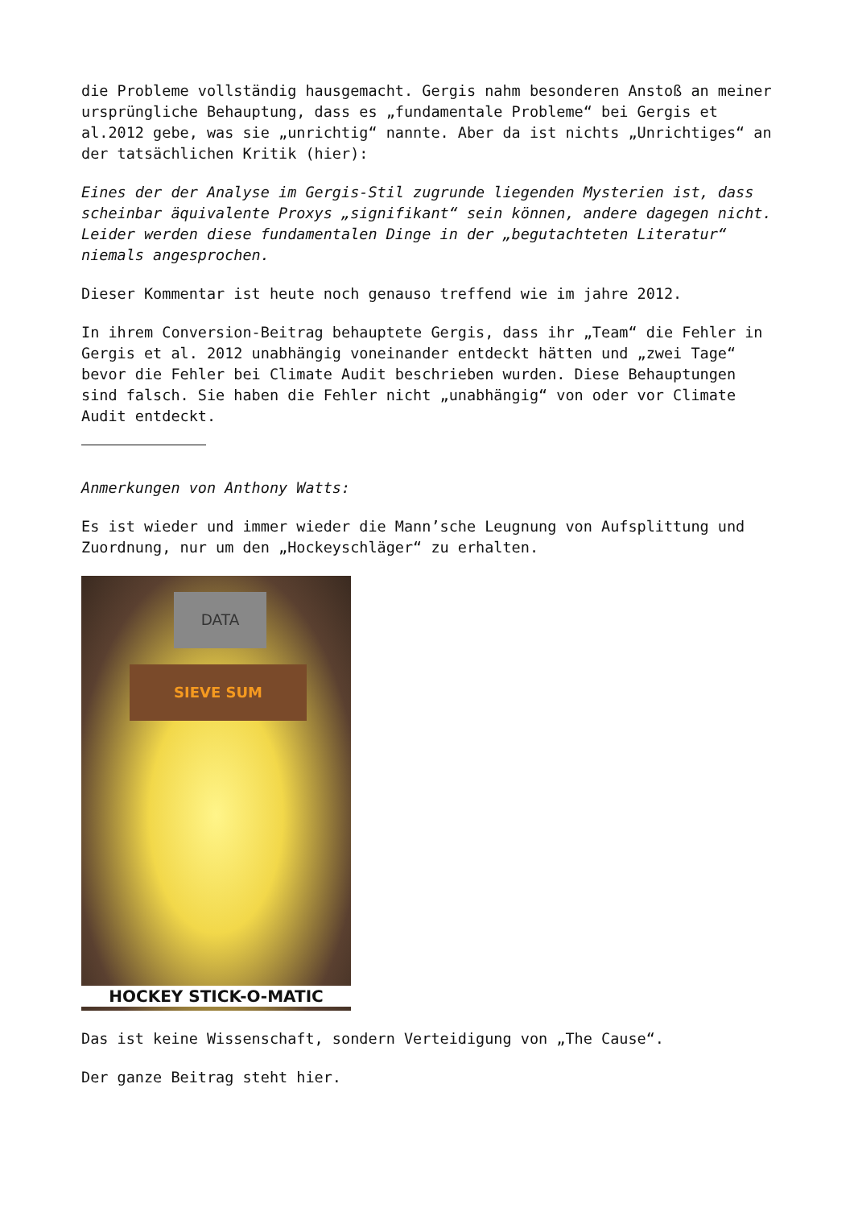die Probleme vollständig hausgemacht. Gergis nahm besonderen Anstoß an meiner ursprüngliche Behauptung, dass es „fundamentale Probleme“ bei Gergis et al.2012 gebe, was sie „unrichtig“ nannte. Aber da ist nichts „Unrichtiges“ an der tatsächlichen Kritik (hier):
Eines der der Analyse im Gergis-Stil zugrunde liegenden Mysterien ist, dass scheinbar äquivalente Proxys „signifikant“ sein können, andere dagegen nicht. Leider werden diese fundamentalen Dinge in der „begutachteten Literatur“ niemals angesprochen.
Dieser Kommentar ist heute noch genauso treffend wie im jahre 2012.
In ihrem Conversion-Beitrag behauptete Gergis, dass ihr „Team“ die Fehler in Gergis et al. 2012 unabhängig voneinander entdeckt hätten und „zwei Tage“ bevor die Fehler bei Climate Audit beschrieben wurden. Diese Behauptungen sind falsch. Sie haben die Fehler nicht „unabhängig“ von oder vor Climate Audit entdeckt.
Anmerkungen von Anthony Watts:
Es ist wieder und immer wieder die Mann’sche Leugnung von Aufsplittung und Zuordnung, nur um den „Hockeyschläger“ zu erhalten.
DATA
SIEVE SUM
HOCKEY STICK-O-MATIC
Das ist keine Wissenschaft, sondern Verteidigung von „The Cause“.
Der ganze Beitrag steht hier.